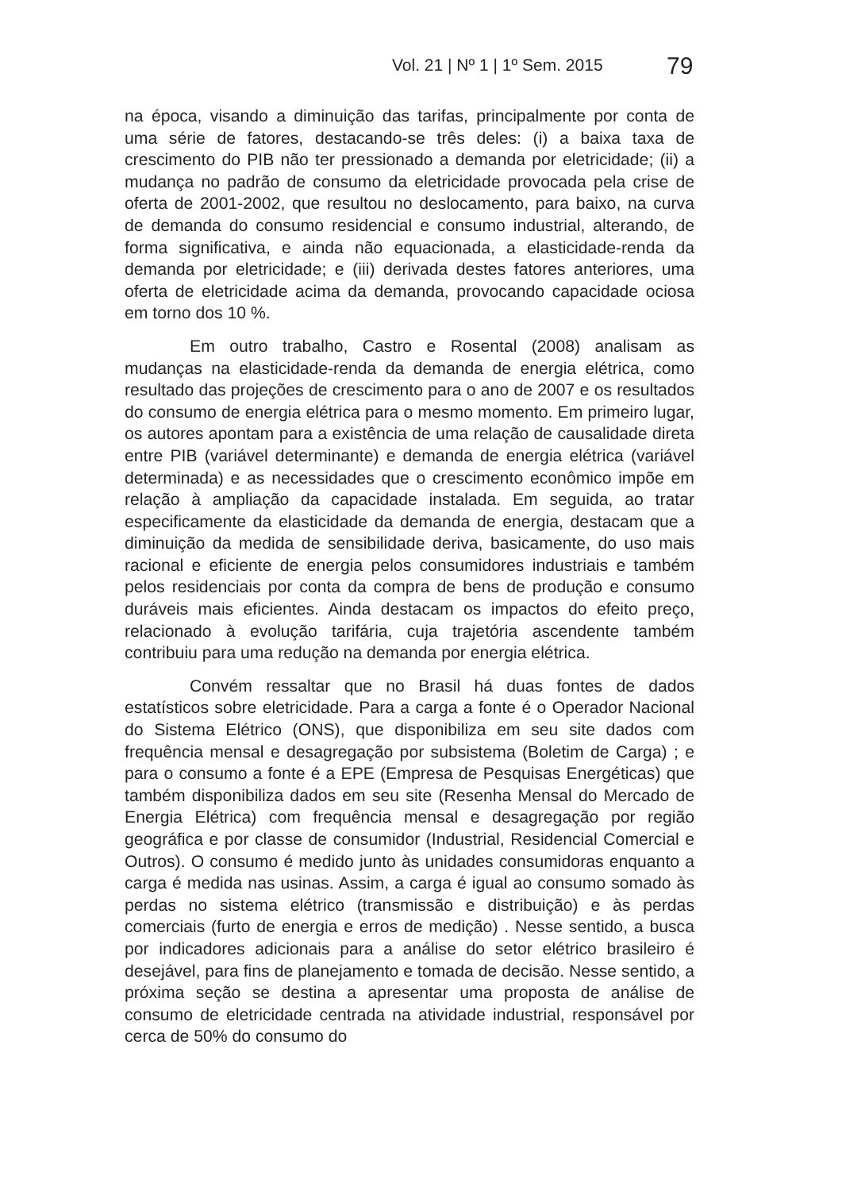Vol. 21 | Nº 1 | 1º Sem. 2015 79
na época, visando a diminuição das tarifas, principalmente por conta de uma série de fatores, destacando-se três deles: (i) a baixa taxa de crescimento do PIB não ter pressionado a demanda por eletricidade; (ii) a mudança no padrão de consumo da eletricidade provocada pela crise de oferta de 2001-2002, que resultou no deslocamento, para baixo, na curva de demanda do consumo residencial e consumo industrial, alterando, de forma significativa, e ainda não equacionada, a elasticidade-renda da demanda por eletricidade; e (iii) derivada destes fatores anteriores, uma oferta de eletricidade acima da demanda, provocando capacidade ociosa em torno dos 10 %.
Em outro trabalho, Castro e Rosental (2008) analisam as mudanças na elasticidade-renda da demanda de energia elétrica, como resultado das projeções de crescimento para o ano de 2007 e os resultados do consumo de energia elétrica para o mesmo momento. Em primeiro lugar, os autores apontam para a existência de uma relação de causalidade direta entre PIB (variável determinante) e demanda de energia elétrica (variável determinada) e as necessidades que o crescimento econômico impõe em relação à ampliação da capacidade instalada. Em seguida, ao tratar especificamente da elasticidade da demanda de energia, destacam que a diminuição da medida de sensibilidade deriva, basicamente, do uso mais racional e eficiente de energia pelos consumidores industriais e também pelos residenciais por conta da compra de bens de produção e consumo duráveis mais eficientes. Ainda destacam os impactos do efeito preço, relacionado à evolução tarifária, cuja trajetória ascendente também contribuiu para uma redução na demanda por energia elétrica.
Convém ressaltar que no Brasil há duas fontes de dados estatísticos sobre eletricidade. Para a carga a fonte é o Operador Nacional do Sistema Elétrico (ONS), que disponibiliza em seu site dados com frequência mensal e desagregação por subsistema (Boletim de Carga) ; e para o consumo a fonte é a EPE (Empresa de Pesquisas Energéticas) que também disponibiliza dados em seu site (Resenha Mensal do Mercado de Energia Elétrica) com frequência mensal e desagregação por região geográfica e por classe de consumidor (Industrial, Residencial Comercial e Outros). O consumo é medido junto às unidades consumidoras enquanto a carga é medida nas usinas. Assim, a carga é igual ao consumo somado às perdas no sistema elétrico (transmissão e distribuição) e às perdas comerciais (furto de energia e erros de medição) . Nesse sentido, a busca por indicadores adicionais para a análise do setor elétrico brasileiro é desejável, para fins de planejamento e tomada de decisão. Nesse sentido, a próxima seção se destina a apresentar uma proposta de análise de consumo de eletricidade centrada na atividade industrial, responsável por cerca de 50% do consumo do